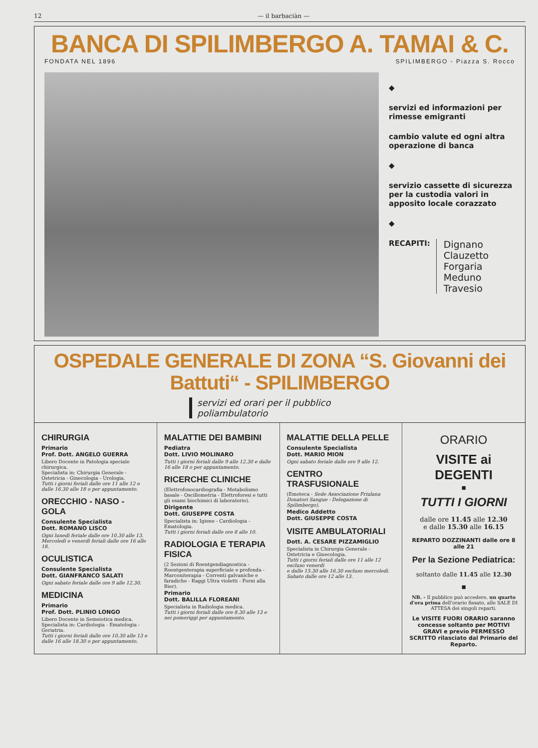12 — il barbaciàn —
BANCA DI SPILIMBERGO A. TAMAI & C.
FONDATA NEL 1896 SPILIMBERGO - Piazza S. Rocco
◆
servizi ed informazioni per rimesse emigranti
cambio valute ed ogni altra operazione di banca
◆
servizio cassette di sicurezza per la custodia valori in apposito locale corazzato
◆
RECAPITI:
Dignano
Clauzetto
Forgaria
Meduno
Travesio
OSPEDALE GENERALE DI ZONA “S. Giovanni dei Battuti“ - SPILIMBERGO
servizi ed orari per il pubblico
poliambulatorio
CHIRURGIA
Primario
Prof. Dott. ANGELO GUERRA
Libero Docente in Patologia speciale chirurgica.
Specialista in: Chirurgia Generale - Ostetricia - Ginecologia - Urologia.
Tutti i giorni feriali dalle ore 11 alle 12 e dalle 16.30 alle 18 o per appuntamento.
ORECCHIO - NASO - GOLA
Consulente Specialista
Dott. ROMANO LISCO
Ogni lunedì feriale dalle ore 10.30 alle 13. Mercoledì e venerdì feriali dalle ore 16 alle 18.
OCULISTICA
Consulente Specialista
Dott. GIANFRANCO SALATI
Ogni sabato feriale dalle ore 9 alle 12.30.
MEDICINA
Primario
Prof. Dott. PLINIO LONGO
Libero Docente in Semeiotica medica. Specialista in: Cardiologia - Ematologia - Geriatria.
Tutti i giorni feriali dalle ore 10.30 alle 13 e dalle 16 alle 18.30 o per appuntamento.
MALATTIE DEI BAMBINI
Pediatra
Dott. LIVIO MOLINARO
Tutti i giorni feriali dalle 9 alle 12.30 e dalle 16 alle 18 o per appuntamento.
RICERCHE CLINICHE
(Elettrofonocardiografia - Metabolismo basale - Oscillometria - Elettroforesi e tutti gli esami biochimici di laboratorio).
Dirigente
Dott. GIUSEPPE COSTA
Specialista in: Igiene - Cardiologia - Ematologia.
Tutti i giorni feriali dalle ore 8 alle 10.
RADIOLOGIA E TERAPIA FISICA
(2 Sezioni di Roentgendiagnostica - Roentgenterapia superficiale e profonda - Marconiterapia - Correnti galvaniche e faradiche - Raggi Ultra violetti - Forni alla Bier).
Primario
Dott. BALILLA FLOREANI
Specialista in Radiologia medica.
Tutti i giorni feriali dalle ore 8.30 alle 13 e nei pomeriggi per appuntamento.
MALATTIE DELLA PELLE
Consulente Specialista
Dott. MARIO MION
Ogni sabato feriale dalle ore 9 alle 12.
CENTRO TRASFUSIONALE
(Emoteca - Sede Associazione Friulana Donatori Sangue - Delegazione di Spilimbergo).
Medico Addetto
Dott. GIUSEPPE COSTA
VISITE AMBULATORIALI
Dott. A. CESARE PIZZAMIGLIO
Specialista in Chirurgia Generale - Ostetricia e Ginecologia.
Tutti i giorni feriali dalle ore 11 alle 12 escluso venerdì
e dalle 15.30 alle 16.30 escluso mercoledì.
Sabato dalle ore 12 alle 13.
ORARIO
VISITE ai DEGENTI
■
TUTTI I GIORNI
dalle ore 11.45 alle 12.30
e dalle 15.30 alle 16.15
REPARTO DOZZINANTI dalle ore 8 alle 21
Per la Sezione Pediatrica:
soltanto dalle 11.45 alle 12.30
■
NB. - Il pubblico può accedere, un quarto d'ora prima dell'orario fissato, alle SALE DI ATTESA dei singoli reparti.
Le VISITE FUORI ORARIO saranno concesse soltanto per MOTIVI GRAVI e previo PERMESSO SCRITTO rilasciato dal Primario del Reparto.